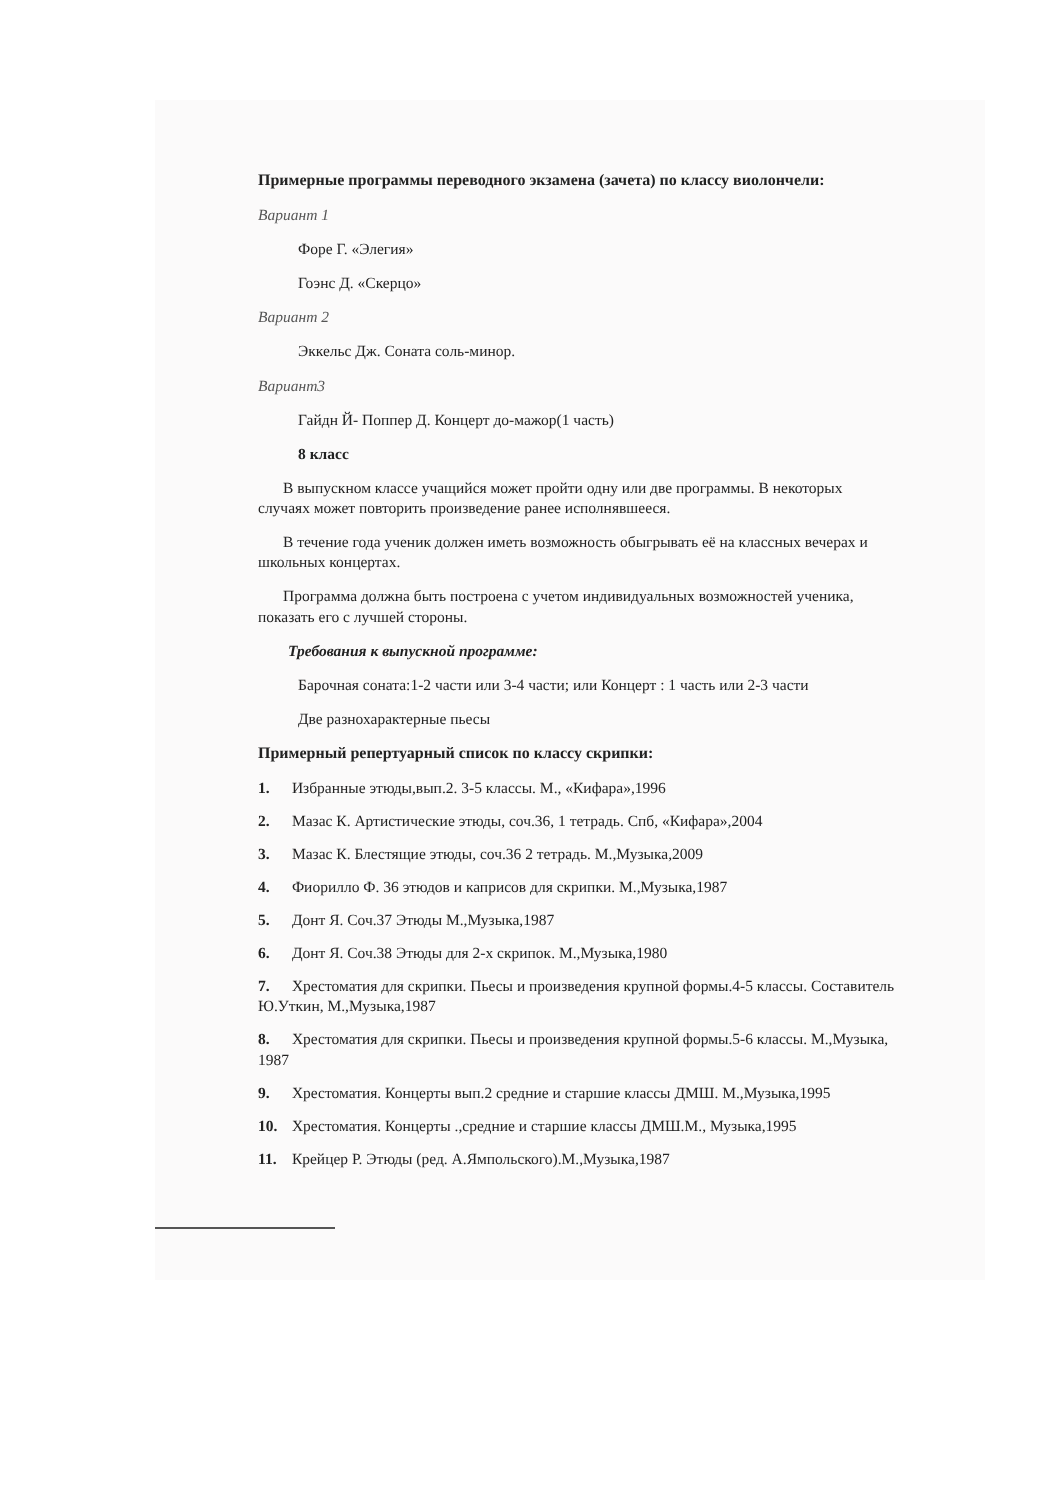Примерные программы переводного экзамена (зачета) по классу виолончели:
Вариант 1
Форе Г. «Элегия»
Гоэнс Д. «Скерцо»
Вариант 2
Эккельс Дж. Соната соль-минор.
Вариант3
Гайдн Й- Поппер Д. Концерт до-мажор(1 часть)
8 класс
В выпускном классе учащийся может пройти одну или две программы. В некоторых случаях может повторить произведение ранее исполнявшееся.
В течение года ученик должен иметь возможность обыгрывать её на классных вечерах и школьных концертах.
Программа должна быть построена с учетом индивидуальных возможностей ученика, показать его с лучшей стороны.
Требования к выпускной программе:
Барочная соната:1-2 части или 3-4 части; или Концерт : 1 часть или 2-3 части
Две разнохарактерные пьесы
Примерный репертуарный список по классу скрипки:
1. Избранные этюды,вып.2. 3-5 классы. М., «Кифара»,1996
2. Мазас К. Артистические этюды, соч.36, 1 тетрадь. Спб, «Кифара»,2004
3. Мазас К. Блестящие этюды, соч.36 2 тетрадь. М.,Музыка,2009
4. Фиорилло Ф. 36 этюдов и каприсов для скрипки. М.,Музыка,1987
5. Донт Я. Соч.37 Этюды М.,Музыка,1987
6. Донт Я. Соч.38 Этюды для 2-х скрипок. М.,Музыка,1980
7. Хрестоматия для скрипки. Пьесы и произведения крупной формы.4-5 классы. Составитель Ю.Уткин, М.,Музыка,1987
8. Хрестоматия для скрипки. Пьесы и произведения крупной формы.5-6 классы. М.,Музыка, 1987
9. Хрестоматия. Концерты вып.2 средние и старшие классы ДМШ. М.,Музыка,1995
10. Хрестоматия. Концерты .,средние и старшие классы ДМШ.М., Музыка,1995
11. Крейцер Р. Этюды (ред. А.Ямпольского).М.,Музыка,1987